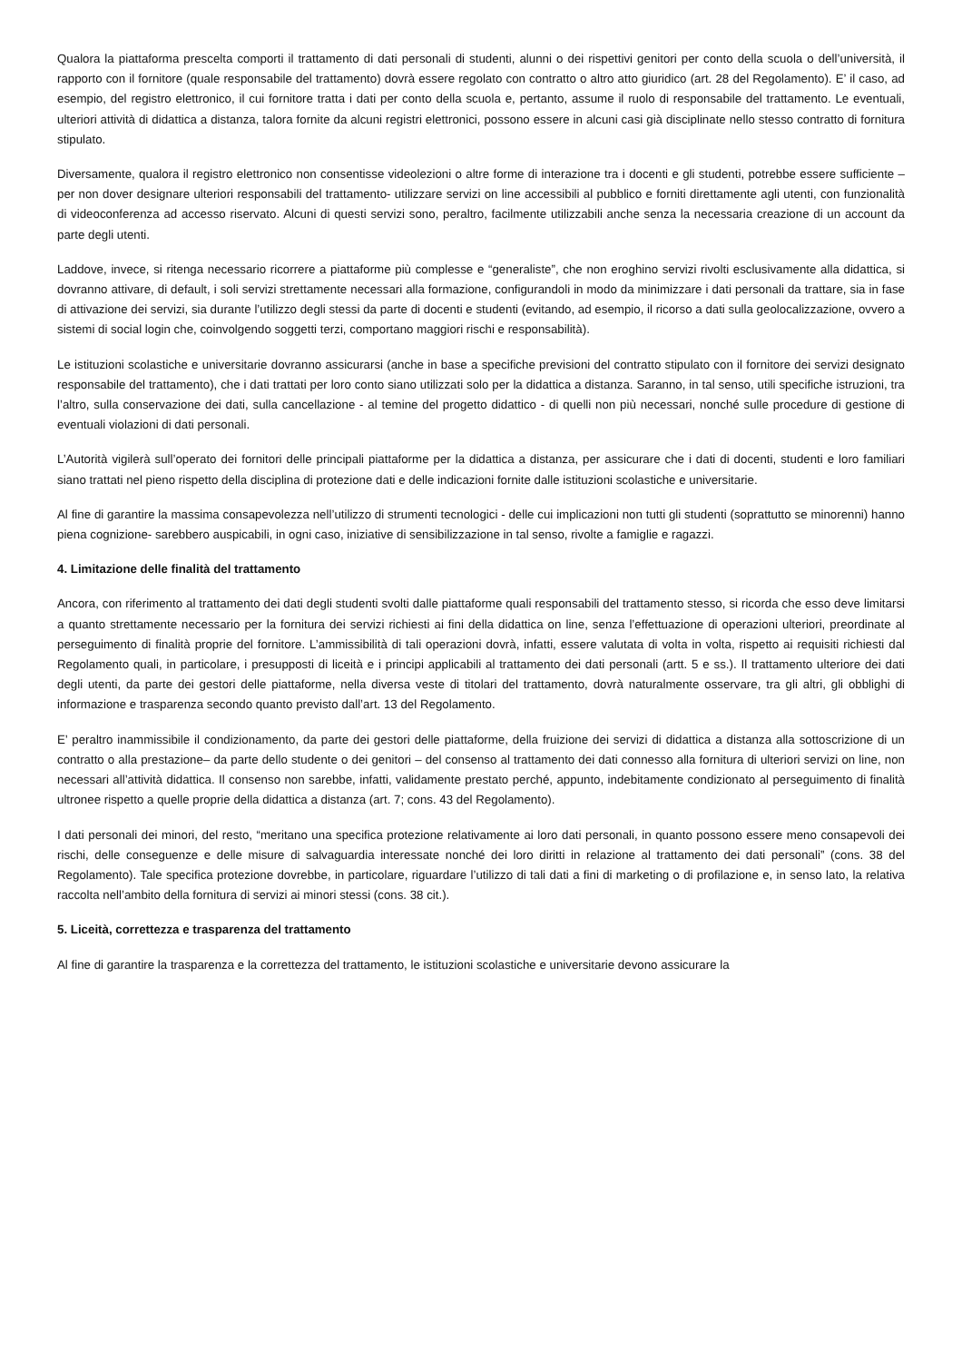Qualora la piattaforma prescelta comporti il trattamento di dati personali di studenti, alunni o dei rispettivi genitori per conto della scuola o dell’università, il rapporto con il fornitore (quale responsabile del trattamento) dovrà essere regolato con contratto o altro atto giuridico (art. 28 del Regolamento). E’ il caso, ad esempio, del registro elettronico, il cui fornitore tratta i dati per conto della scuola e, pertanto, assume il ruolo di responsabile del trattamento. Le eventuali, ulteriori attività di didattica a distanza, talora fornite da alcuni registri elettronici, possono essere in alcuni casi già disciplinate nello stesso contratto di fornitura stipulato.
Diversamente, qualora il registro elettronico non consentisse videolezioni o altre forme di interazione tra i docenti e gli studenti, potrebbe essere sufficiente – per non dover designare ulteriori responsabili del trattamento- utilizzare servizi on line accessibili al pubblico e forniti direttamente agli utenti, con funzionalità di videoconferenza ad accesso riservato. Alcuni di questi servizi sono, peraltro, facilmente utilizzabili anche senza la necessaria creazione di un account da parte degli utenti.
Laddove, invece, si ritenga necessario ricorrere a piattaforme più complesse e “generaliste”, che non eroghino servizi rivolti esclusivamente alla didattica, si dovranno attivare, di default, i soli servizi strettamente necessari alla formazione, configurandoli in modo da minimizzare i dati personali da trattare, sia in fase di attivazione dei servizi, sia durante l’utilizzo degli stessi da parte di docenti e studenti (evitando, ad esempio, il ricorso a dati sulla geolocalizzazione, ovvero a sistemi di social login che, coinvolgendo soggetti terzi, comportano maggiori rischi e responsabilità).
Le istituzioni scolastiche e universitarie dovranno assicurarsi (anche in base a specifiche previsioni del contratto stipulato con il fornitore dei servizi designato responsabile del trattamento), che i dati trattati per loro conto siano utilizzati solo per la didattica a distanza. Saranno, in tal senso, utili specifiche istruzioni, tra l’altro, sulla conservazione dei dati, sulla cancellazione - al temine del progetto didattico - di quelli non più necessari, nonché sulle procedure di gestione di eventuali violazioni di dati personali.
L’Autorità vigilerà sull’operato dei fornitori delle principali piattaforme per la didattica a distanza, per assicurare che i dati di docenti, studenti e loro familiari siano trattati nel pieno rispetto della disciplina di protezione dati e delle indicazioni fornite dalle istituzioni scolastiche e universitarie.
Al fine di garantire la massima consapevolezza nell’utilizzo di strumenti tecnologici - delle cui implicazioni non tutti gli studenti (soprattutto se minorenni) hanno piena cognizione- sarebbero auspicabili, in ogni caso, iniziative di sensibilizzazione in tal senso, rivolte a famiglie e ragazzi.
4. Limitazione delle finalità del trattamento
Ancora, con riferimento al trattamento dei dati degli studenti svolti dalle piattaforme quali responsabili del trattamento stesso, si ricorda che esso deve limitarsi a quanto strettamente necessario per la fornitura dei servizi richiesti ai fini della didattica on line, senza l’effettuazione di operazioni ulteriori, preordinate al perseguimento di finalità proprie del fornitore. L’ammissibilità di tali operazioni dovrà, infatti, essere valutata di volta in volta, rispetto ai requisiti richiesti dal Regolamento quali, in particolare, i presupposti di liceità e i principi applicabili al trattamento dei dati personali (artt. 5 e ss.). Il trattamento ulteriore dei dati degli utenti, da parte dei gestori delle piattaforme, nella diversa veste di titolari del trattamento, dovrà naturalmente osservare, tra gli altri, gli obblighi di informazione e trasparenza secondo quanto previsto dall’art. 13 del Regolamento.
E’ peraltro inammissibile il condizionamento, da parte dei gestori delle piattaforme, della fruizione dei servizi di didattica a distanza alla sottoscrizione di un contratto o alla prestazione– da parte dello studente o dei genitori – del consenso al trattamento dei dati connesso alla fornitura di ulteriori servizi on line, non necessari all’attività didattica. Il consenso non sarebbe, infatti, validamente prestato perché, appunto, indebitamente condizionato al perseguimento di finalità ultronee rispetto a quelle proprie della didattica a distanza (art. 7; cons. 43 del Regolamento).
I dati personali dei minori, del resto, “meritano una specifica protezione relativamente ai loro dati personali, in quanto possono essere meno consapevoli dei rischi, delle conseguenze e delle misure di salvaguardia interessate nonché dei loro diritti in relazione al trattamento dei dati personali” (cons. 38 del Regolamento). Tale specifica protezione dovrebbe, in particolare, riguardare l’utilizzo di tali dati a fini di marketing o di profilazione e, in senso lato, la relativa raccolta nell’ambito della fornitura di servizi ai minori stessi (cons. 38 cit.).
5. Liceità, correttezza e trasparenza del trattamento
Al fine di garantire la trasparenza e la correttezza del trattamento, le istituzioni scolastiche e universitarie devono assicurare la